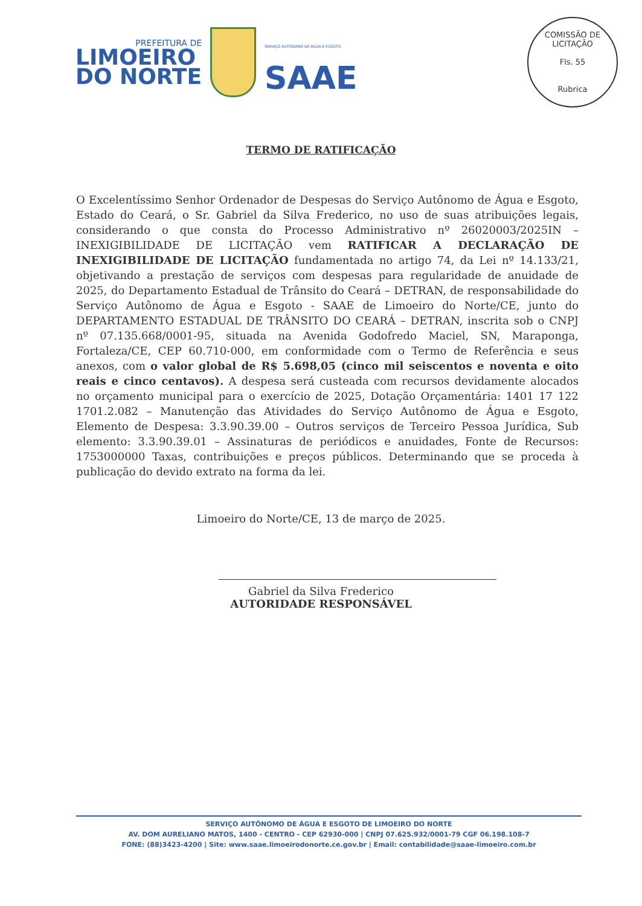PREFEITURA DE
LIMOEIRO
DO NORTE
SERVIÇO AUTÔNOMO DE ÁGUA E ESGOTO
SAAE
COMISSÃO DE LICITAÇÃO
Fls. 55
Rubrica
TERMO DE RATIFICAÇÃO
O Excelentíssimo Senhor Ordenador de Despesas do Serviço Autônomo de Água e Esgoto, Estado do Ceará, o Sr. Gabriel da Silva Frederico, no uso de suas atribuições legais, considerando o que consta do Processo Administrativo nº 26020003/2025IN – INEXIGIBILIDADE DE LICITAÇÃO vem RATIFICAR A DECLARAÇÃO DE INEXIGIBILIDADE DE LICITAÇÃO fundamentada no artigo 74, da Lei nº 14.133/21, objetivando a prestação de serviços com despesas para regularidade de anuidade de 2025, do Departamento Estadual de Trânsito do Ceará – DETRAN, de responsabilidade do Serviço Autônomo de Água e Esgoto - SAAE de Limoeiro do Norte/CE, junto do DEPARTAMENTO ESTADUAL DE TRÂNSITO DO CEARÁ – DETRAN, inscrita sob o CNPJ nº 07.135.668/0001-95, situada na Avenida Godofredo Maciel, SN, Maraponga, Fortaleza/CE, CEP 60.710-000, em conformidade com o Termo de Referência e seus anexos, com o valor global de R$ 5.698,05 (cinco mil seiscentos e noventa e oito reais e cinco centavos). A despesa será custeada com recursos devidamente alocados no orçamento municipal para o exercício de 2025, Dotação Orçamentária: 1401 17 122 1701.2.082 – Manutenção das Atividades do Serviço Autônomo de Água e Esgoto, Elemento de Despesa: 3.3.90.39.00 – Outros serviços de Terceiro Pessoa Jurídica, Sub elemento: 3.3.90.39.01 – Assinaturas de periódicos e anuidades, Fonte de Recursos: 1753000000 Taxas, contribuições e preços públicos. Determinando que se proceda à publicação do devido extrato na forma da lei.
Limoeiro do Norte/CE, 13 de março de 2025.
Gabriel da Silva Frederico
AUTORIDADE RESPONSÁVEL
SERVIÇO AUTÔNOMO DE ÁGUA E ESGOTO DE LIMOEIRO DO NORTE
AV. DOM AURELIANO MATOS, 1400 - CENTRO - CEP 62930-000 | CNPJ 07.625.932/0001-79 CGF 06.198.108-7
FONE: (88)3423-4200 | Site: www.saae.limoeirodonorte.ce.gov.br | Email: contabilidade@saae-limoeiro.com.br